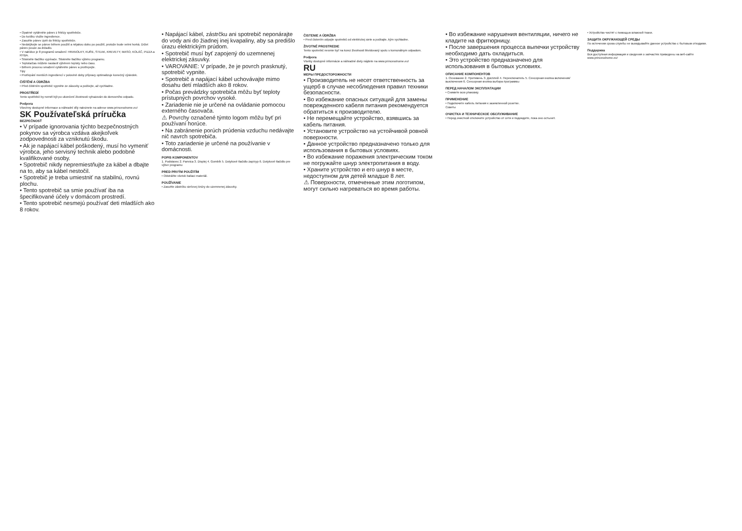• Opatrně vytáhněte pánev z fritézy spotřebiče.
• Do košíku vložte ingredience.
• Zasuňte pánev zpět do fritézy spotřebiče.
• Nedotýkejte se pánve během použití a nějakou dobu po použití, protože bude velmi horká. Držet pánev pouze za držadlo.
• V nabídce je 8 programů smažení: HRANOLKY, KUŘE, STEAK, KREVETY, MASO, KOLÁČ, PIZZA a RYBA.
• Stiskněte tlačítko vypínače. Stiskněte tlačítko výběru programu.
• Teplota/čas můžete nastavit výběrem teploty nebo času.
• Během procesu smažení vytáhněte pánev a protřepejte.
Tipy
• Protřepání menších ingrediencí v polovině doby přípravy optimalizuje konečný výsledek.
ČIŠTĚNÍ A ÚDRŽBA
• Před čištěním spotřebič vypněte ze zásuvky a počkejte, až vychladne.
PROSTŘEDÍ
Tento spotřebič by neměl být po ukončení životnosti vyhazován do domovního odpadu.
Podpora
Všechny dostupné informace a náhradní díly naleznete na adrese www.princesshome.eu!
SK Používateľská príručka
BEZPEČNOSŤ
• V prípade ignorovania týchto bezpečnostných pokynov sa výrobca vzdáva akejkoľvek zodpovednosti za vzniknutú škodu.
• Ak je napájací kábel poškodený, musí ho vymeniť výrobca, jeho servisný technik alebo podobné kvalifikované osoby.
• Spotrebič nikdy nepremiestňujte za kábel a dbajte na to, aby sa kábel nestočil.
• Spotrebič je treba umiestniť na stabilnú, rovnú plochu.
• Tento spotrebič sa smie používať iba na špecifikované účely v domácom prostredí.
• Tento spotrebič nesmejú používať deti mladších ako 8 rokov.
• Napájací kábel, zástrčku ani spotrebič neponárajte do vody ani do žiadnej inej kvapaliny, aby sa predišlo úrazu elektrickým prúdom.
• Spotrebič musí byť zapojený do uzemnenej elektrickej zásuvky.
• VAROVANIE: V prípade, že je povrch prasknutý, spotrebič vypnite.
• Spotrebič a napájací kábel uchovávajte mimo dosahu detí mladších ako 8 rokov.
• Počas prevádzky spotrebiča môžu byť teploty prístupných povrchov vysoké.
• Zariadenie nie je určené na ovládanie pomocou externého časovača.
⚠ Povrchy označené týmto logom môžu byť pri používaní horúce.
• Na zabránenie porúch prúdenia vzduchu nedávajte nič navrch spotrebiča.
• Toto zariadenie je určené na používanie v domácnosti.
POPIS KOMPONENTOV
1. Podstavec 2. Panvica 3. Displej 4. Gombík 5. Dotykové tlačidlo zap/vyp 6. Dotykové tlačidlo pre výber programu
PRED PRVÝM POUŽITÍM
• Odstráňte všetok baliaci materiál.
POUŽÍVANIE
• Zasuňte zástrčku sieťovej šnúry do uzemnenej zásuvky.
ČISTENIE A ÚDRŽBA
• Pred čistením odpojte spotrebič od elektrickej siete a počkajte, kým vychladne.
ŽIVOTNÉ PROSTREDIE
Tento spotrebič nesmie byť na konci životnosti likvidovaný spolu s komunálnym odpadom.
Podpora
Všetky dostupné informácie a náhradné diely nájdete na www.princesshome.eu!
RU
МЕРЫ ПРЕДОСТОРОЖНОСТИ
• Производитель не несет ответственность за ущерб в случае несоблюдения правил техники безопасности.
• Во избежание опасных ситуаций для замены поврежденного кабеля питания рекомендуется обратиться к производителю.
• Не перемещайте устройство, взявшись за кабель питания.
• Установите устройство на устойчивой ровной поверхности.
• Данное устройство предназначено только для использования в бытовых условиях.
• Во избежание поражения электрическим током не погружайте шнур электропитания в воду.
• Храните устройство и его шнур в месте, недоступном для детей младше 8 лет.
⚠ Поверхности, отмеченные этим логотипом, могут сильно нагреваться во время работы.
• Во избежание нарушения вентиляции, ничего не кладите на фритюрницу.
• После завершения процесса выпечки устройству необходимо дать охладиться.
• Это устройство предназначено для использования в бытовых условиях.
ОПИСАНИЕ КОМПОНЕНТОВ
1. Основание 2. Противень 3. Дисплей 4. Переключатель 5. Сенсорная кнопка включения/выключения 6. Сенсорная кнопка выбора программы
ПЕРЕД НАЧАЛОМ ЭКСПЛУАТАЦИИ
• Снимите всю упаковку.
ПРИМЕНЕНИЕ
• Подключите кабель питания к заземленной розетке.
Советы
ОЧИСТКА И ТЕХНИЧЕСКОЕ ОБСЛУЖИВАНИЕ
• Перед очисткой отключите устройство от сети и подождите, пока оно остынет.
• Устройство чистят с помощью влажной ткани.
ЗАЩИТА ОКРУЖАЮЩЕЙ СРЕДЫ
По истечении срока службы не выкидывайте данное устройство с бытовым отходами.
Поддержка
Вся доступная информация и сведения о запчастях приведены на веб-сайте www.princesshome.eu!